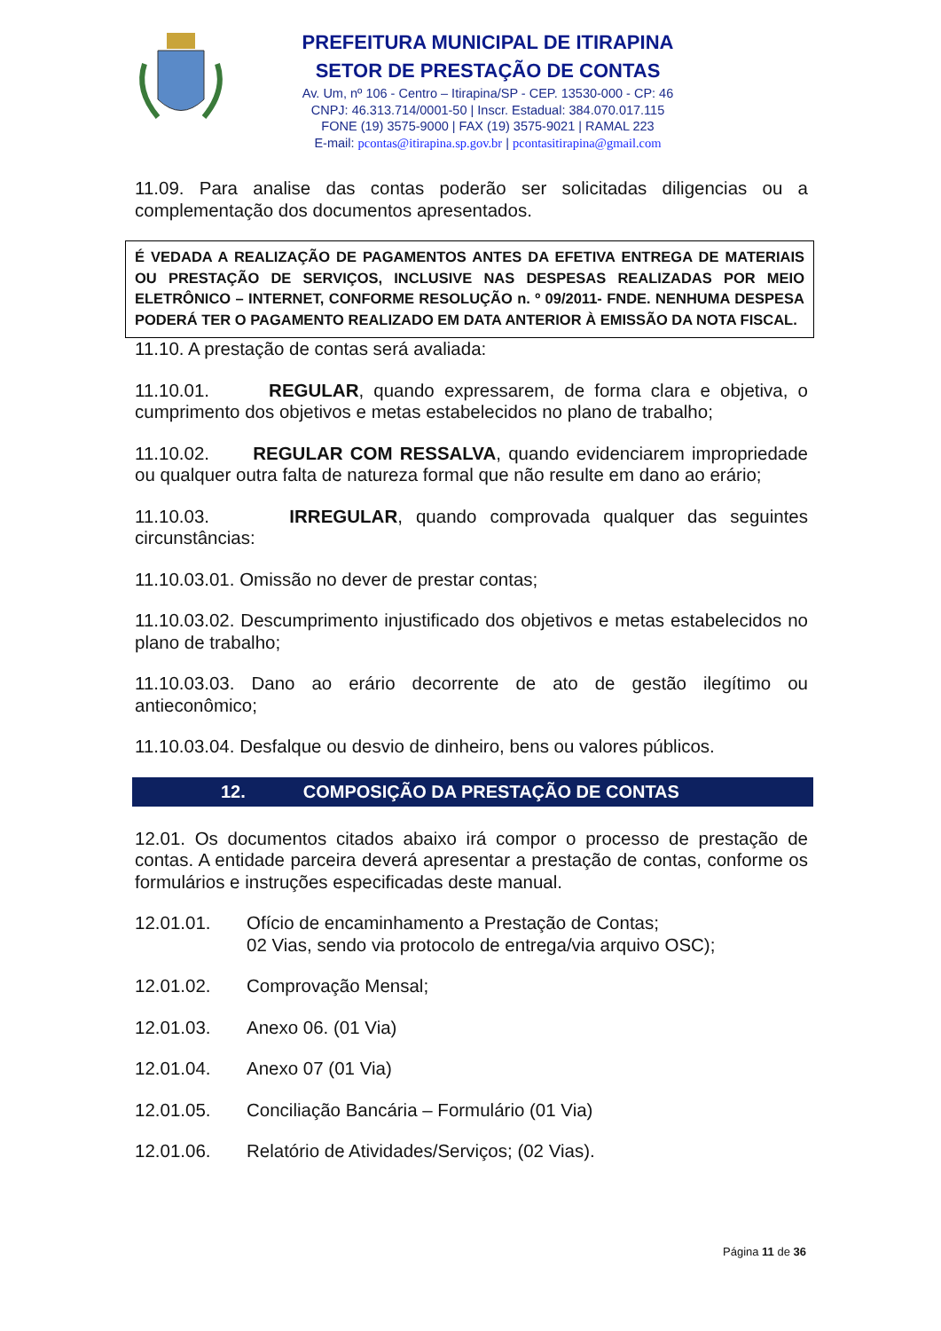PREFEITURA MUNICIPAL DE ITIRAPINA
SETOR DE PRESTAÇÃO DE CONTAS
Av. Um, nº 106 - Centro – Itirapina/SP - CEP. 13530-000 - CP: 46
CNPJ: 46.313.714/0001-50 | Inscr. Estadual: 384.070.017.115
FONE (19) 3575-9000 | FAX (19) 3575-9021 | RAMAL 223
E-mail: pcontas@itirapina.sp.gov.br | pcontasitirapina@gmail.com
11.09. Para analise das contas poderão ser solicitadas diligencias ou a complementação dos documentos apresentados.
É VEDADA A REALIZAÇÃO DE PAGAMENTOS ANTES DA EFETIVA ENTREGA DE MATERIAIS OU PRESTAÇÃO DE SERVIÇOS, INCLUSIVE NAS DESPESAS REALIZADAS POR MEIO ELETRÔNICO – INTERNET, CONFORME RESOLUÇÃO n. º 09/2011- FNDE. NENHUMA DESPESA PODERÁ TER O PAGAMENTO REALIZADO EM DATA ANTERIOR À EMISSÃO DA NOTA FISCAL.
11.10. A prestação de contas será avaliada:
11.10.01. REGULAR, quando expressarem, de forma clara e objetiva, o cumprimento dos objetivos e metas estabelecidos no plano de trabalho;
11.10.02. REGULAR COM RESSALVA, quando evidenciarem impropriedade ou qualquer outra falta de natureza formal que não resulte em dano ao erário;
11.10.03. IRREGULAR, quando comprovada qualquer das seguintes circunstâncias:
11.10.03.01. Omissão no dever de prestar contas;
11.10.03.02. Descumprimento injustificado dos objetivos e metas estabelecidos no plano de trabalho;
11.10.03.03. Dano ao erário decorrente de ato de gestão ilegítimo ou antieconômico;
11.10.03.04. Desfalque ou desvio de dinheiro, bens ou valores públicos.
12. COMPOSIÇÃO DA PRESTAÇÃO DE CONTAS
12.01. Os documentos citados abaixo irá compor o processo de prestação de contas. A entidade parceira deverá apresentar a prestação de contas, conforme os formulários e instruções especificadas deste manual.
12.01.01. Ofício de encaminhamento a Prestação de Contas;
02 Vias, sendo via protocolo de entrega/via arquivo OSC);
12.01.02. Comprovação Mensal;
12.01.03. Anexo 06. (01 Via)
12.01.04. Anexo 07 (01 Via)
12.01.05. Conciliação Bancária – Formulário (01 Via)
12.01.06. Relatório de Atividades/Serviços; (02 Vias).
Página 11 de 36